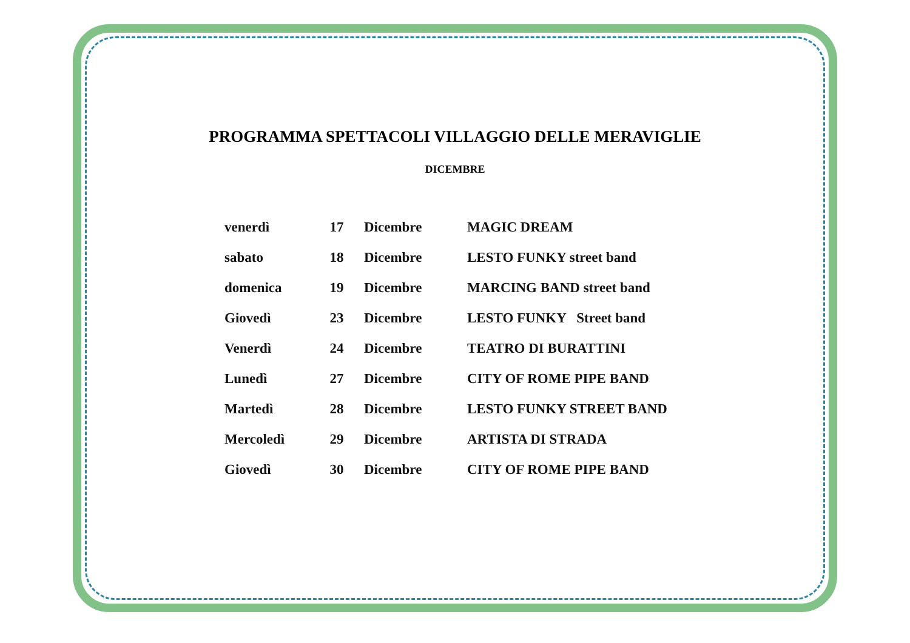PROGRAMMA SPETTACOLI VILLAGGIO DELLE MERAVIGLIE
DICEMBRE
| venerdì | 17 | Dicembre | MAGIC DREAM |
| sabato | 18 | Dicembre | LESTO FUNKY street band |
| domenica | 19 | Dicembre | MARCING BAND street band |
| Giovedì | 23 | Dicembre | LESTO FUNKY Street band |
| Venerdì | 24 | Dicembre | TEATRO DI BURATTINI |
| Lunedì | 27 | Dicembre | CITY OF ROME PIPE BAND |
| Martedì | 28 | Dicembre | LESTO FUNKY STREET BAND |
| Mercoledì | 29 | Dicembre | ARTISTA DI STRADA |
| Giovedì | 30 | Dicembre | CITY OF ROME PIPE BAND |